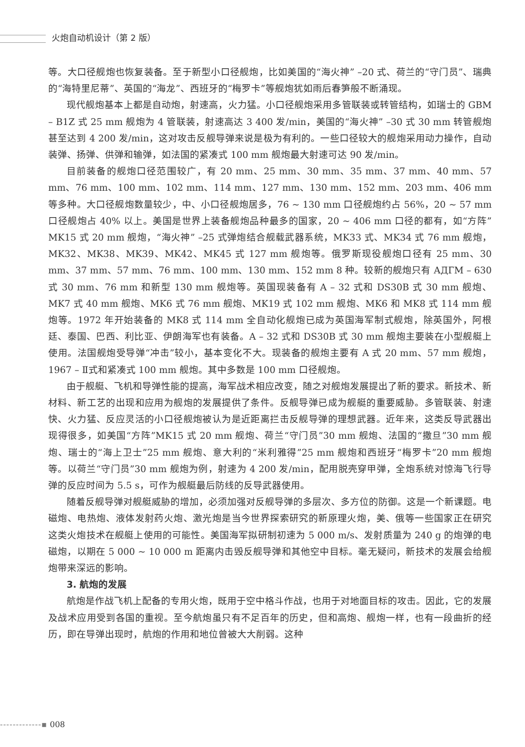火炮自动机设计（第 2 版）
等。大口径舰炮也恢复装备。至于新型小口径舰炮，比如美国的“海火神” –20 式、荷兰的“守门员”、瑞典的“海特里尼蒂”、英国的“海龙”、西班牙的“梅罗卡”等舰炮犹如雨后春笋般不断涌现。
现代舰炮基本上都是自动炮，射速高，火力猛。小口径舰炮采用多管联装或转管结构，如瑞士的 GBM – B1Z 式 25 mm 舰炮为 4 管联装，射速高达 3 400 发/min，美国的“海火神” –30 式 30 mm 转管舰炮甚至达到 4 200 发/min，这对攻击反舰导弹来说是极为有利的。一些口径较大的舰炮采用动力操作，自动装弹、扬弹、供弹和输弹，如法国的紧凑式 100 mm 舰炮最大射速可达 90 发/min。
目前装备的舰炮口径范围较广，有 20 mm、25 mm、30 mm、35 mm、37 mm、40 mm、57 mm、76 mm、100 mm、102 mm、114 mm、127 mm、130 mm、152 mm、203 mm、406 mm 等多种。大口径舰炮数量较少，中、小口径舰炮居多，76 ~ 130 mm 口径舰炮约占 56%，20 ~ 57 mm 口径舰炮占 40% 以上。美国是世界上装备舰炮品种最多的国家，20 ~ 406 mm 口径的都有，如“方阵”MK15 式 20 mm 舰炮，“海火神” –25 式弹炮结合舰载武器系统，MK33 式、MK34 式 76 mm 舰炮，MK32、MK38、MK39、MK42、MK45 式 127 mm 舰炮等。俄罗斯现役舰炮口径有 25 mm、30 mm、37 mm、57 mm、76 mm、100 mm、130 mm、152 mm 8 种。较新的舰炮只有 АДГМ – 630 式 30 mm、76 mm 和新型 130 mm 舰炮等。英国现装备有 A – 32 式和 DS30B 式 30 mm 舰炮、MK7 式 40 mm 舰炮、MK6 式 76 mm 舰炮、MK19 式 102 mm 舰炮、MK6 和 MK8 式 114 mm 舰炮等。1972 年开始装备的 MK8 式 114 mm 全自动化舰炮已成为英国海军制式舰炮，除英国外，阿根廷、泰国、巴西、利比亚、伊朗海军也有装备。A – 32 式和 DS30B 式 30 mm 舰炮主要装在小型舰艇上使用。法国舰炮受导弹“冲击”较小，基本变化不大。现装备的舰炮主要有 A 式 20 mm、57 mm 舰炮，1967 – Ⅱ式和紧凑式 100 mm 舰炮。其中多数是 100 mm 口径舰炮。
由于舰艇、飞机和导弹性能的提高，海军战术相应改变，随之对舰炮发展提出了新的要求。新技术、新材料、新工艺的出现和应用为舰炮的发展提供了条件。反舰导弹已成为舰艇的重要威胁。多管联装、射速快、火力猛、反应灵活的小口径舰炮被认为是近距离拦击反舰导弹的理想武器。近年来，这类反导武器出现得很多，如美国“方阵”MK15 式 20 mm 舰炮、荷兰“守门员”30 mm 舰炮、法国的“撒旦”30 mm 舰炮、瑞士的“海上卫士”25 mm 舰炮、意大利的“米利雅得”25 mm 舰炮和西班牙“梅罗卡”20 mm 舰炮等。以荷兰“守门员”30 mm 舰炮为例，射速为 4 200 发/min，配用脱壳穿甲弹，全炮系统对惊海飞行导弹的反应时间为 5.5 s，可作为舰艇最后防线的反导武器使用。
随着反舰导弹对舰艇威胁的增加，必须加强对反舰导弹的多层次、多方位的防御。这是一个新课题。电磁炮、电热炮、液体发射药火炮、激光炮是当今世界探索研究的新原理火炮，美、俄等一些国家正在研究这类火炮技术在舰艇上使用的可能性。美国海军拟研制初速为 5 000 m/s、发射质量为 240 g 的炮弹的电磁炮，以期在 5 000 ~ 10 000 m 距离内击毁反舰导弹和其他空中目标。毫无疑问，新技术的发展会给舰炮带来深远的影响。
3. 航炮的发展
航炮是作战飞机上配备的专用火炮，既用于空中格斗作战，也用于对地面目标的攻击。因此，它的发展及战术应用受到各国的重视。至今航炮虽只有不足百年的历史，但和高炮、舰炮一样，也有一段曲折的经历，即在导弹出现时，航炮的作用和地位曾被大大削弱。这种
-------------▪ 008